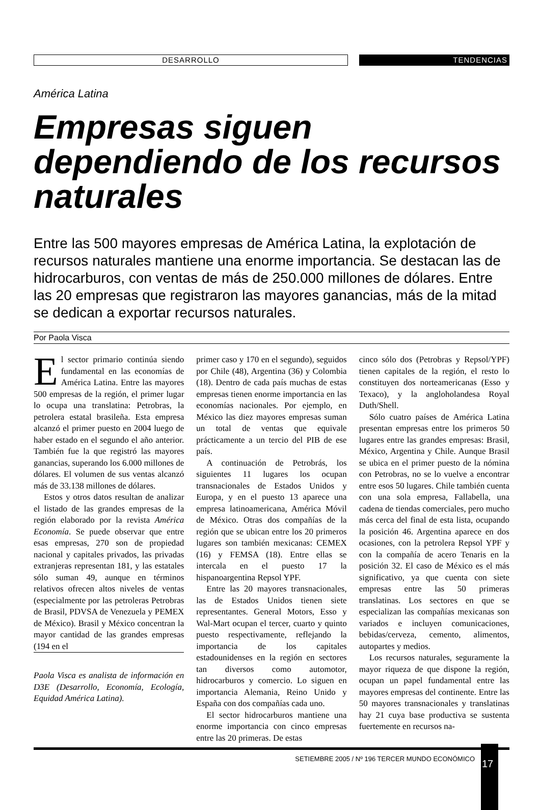DESARROLLO
TENDENCIAS
América Latina
Empresas siguen dependiendo de los recursos naturales
Entre las 500 mayores empresas de América Latina, la explotación de recursos naturales mantiene una enorme importancia. Se destacan las de hidrocarburos, con ventas de más de 250.000 millones de dólares. Entre las 20 empresas que registraron las mayores ganancias, más de la mitad se dedican a exportar recursos naturales.
Por Paola Visca
El sector primario continúa siendo fundamental en las economías de América Latina. Entre las mayores 500 empresas de la región, el primer lugar lo ocupa una translatina: Petrobras, la petrolera estatal brasileña. Esta empresa alcanzó el primer puesto en 2004 luego de haber estado en el segundo el año anterior. También fue la que registró las mayores ganancias, superando los 6.000 millones de dólares. El volumen de sus ventas alcanzó más de 33.138 millones de dólares.
Estos y otros datos resultan de analizar el listado de las grandes empresas de la región elaborado por la revista América Economía. Se puede observar que entre esas empresas, 270 son de propiedad nacional y capitales privados, las privadas extranjeras representan 181, y las estatales sólo suman 49, aunque en términos relativos ofrecen altos niveles de ventas (especialmente por las petroleras Petrobras de Brasil, PDVSA de Venezuela y PEMEX de México). Brasil y México concentran la mayor cantidad de las grandes empresas (194 en el
Paola Visca es analista de información en D3E (Desarrollo, Economía, Ecología, Equidad América Latina).
primer caso y 170 en el segundo), seguidos por Chile (48), Argentina (36) y Colombia (18). Dentro de cada país muchas de estas empresas tienen enorme importancia en las economías nacionales. Por ejemplo, en México las diez mayores empresas suman un total de ventas que equivale prácticamente a un tercio del PIB de ese país.
A continuación de Petrobrás, los siguientes 11 lugares los ocupan transnacionales de Estados Unidos y Europa, y en el puesto 13 aparece una empresa latinoamericana, América Móvil de México. Otras dos compañías de la región que se ubican entre los 20 primeros lugares son también mexicanas: CEMEX (16) y FEMSA (18). Entre ellas se intercala en el puesto 17 la hispanoargentina Repsol YPF.
Entre las 20 mayores transnacionales, las de Estados Unidos tienen siete representantes. General Motors, Esso y Wal-Mart ocupan el tercer, cuarto y quinto puesto respectivamente, reflejando la importancia de los capitales estadounidenses en la región en sectores tan diversos como automotor, hidrocarburos y comercio. Lo siguen en importancia Alemania, Reino Unido y España con dos compañías cada uno.
El sector hidrocarburos mantiene una enorme importancia con cinco empresas entre las 20 primeras. De estas
cinco sólo dos (Petrobras y Repsol/YPF) tienen capitales de la región, el resto lo constituyen dos norteamericanas (Esso y Texaco), y la angloholandesa Royal Duth/Shell.
Sólo cuatro países de América Latina presentan empresas entre los primeros 50 lugares entre las grandes empresas: Brasil, México, Argentina y Chile. Aunque Brasil se ubica en el primer puesto de la nómina con Petrobras, no se lo vuelve a encontrar entre esos 50 lugares. Chile también cuenta con una sola empresa, Fallabella, una cadena de tiendas comerciales, pero mucho más cerca del final de esta lista, ocupando la posición 46. Argentina aparece en dos ocasiones, con la petrolera Repsol YPF y con la compañía de acero Tenaris en la posición 32. El caso de México es el más significativo, ya que cuenta con siete empresas entre las 50 primeras translatinas. Los sectores en que se especializan las compañías mexicanas son variados e incluyen comunicaciones, bebidas/cerveza, cemento, alimentos, autopartes y medios.
Los recursos naturales, seguramente la mayor riqueza de que dispone la región, ocupan un papel fundamental entre las mayores empresas del continente. Entre las 50 mayores transnacionales y translatinas hay 21 cuya base productiva se sustenta fuertemente en recursos na-
SETIEMBRE 2005 / Nº 196 TERCER MUNDO ECONÓMICO
17